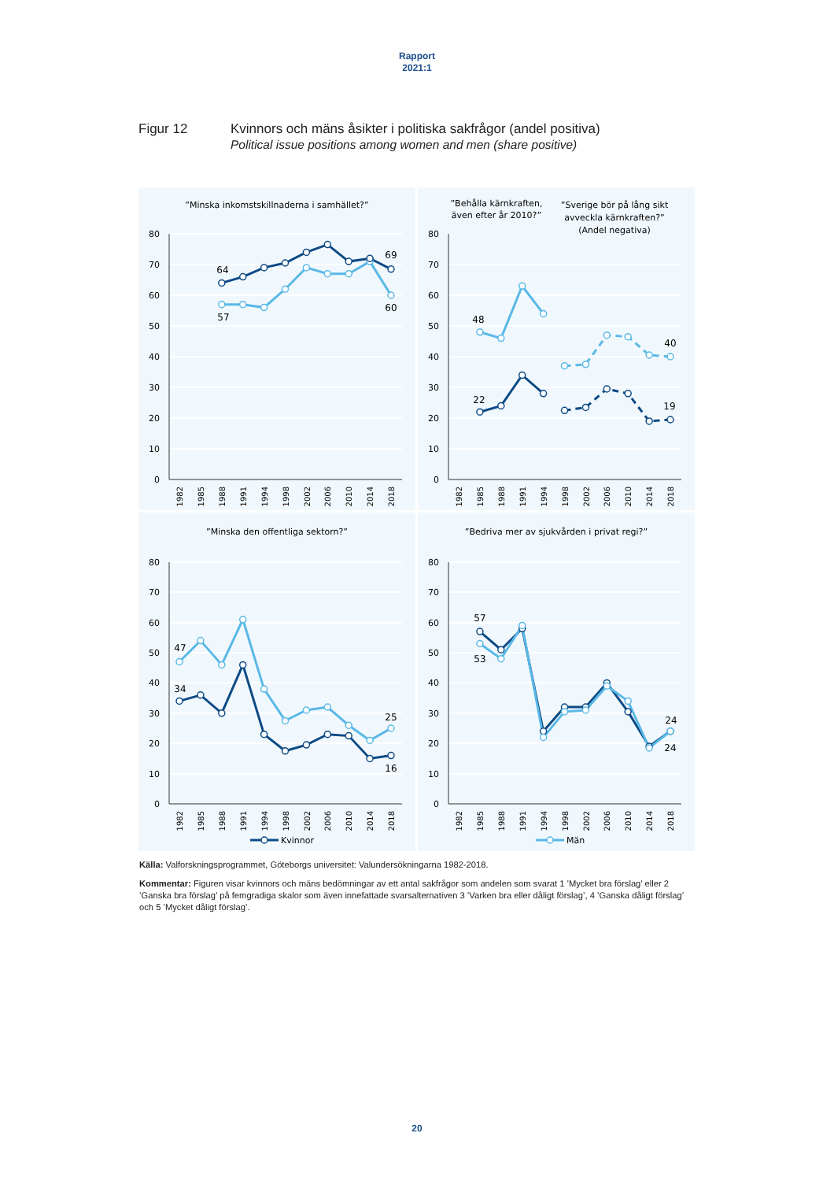Rapport
2021:1
Figur 12 Kvinnors och mäns åsikter i politiska sakfrågor (andel positiva)
Political issue positions among women and men (share positive)
”Minska inkomstskillnaderna i samhället?”
80
70
60
50
40
30
20
10
0
1982
1985
1988
1991
1994
1998
2002
2006
2010
2014
2018
64
57
69
60
”Behålla kärnkraften,
även efter år 2010?”
”Sverige bör på lång sikt
avveckla kärnkraften?”
(Andel negativa)
80
70
60
50
40
30
20
10
0
1982
1985
1988
1991
1994
1998
2002
2006
2010
2014
2018
48
22
40
19
”Minska den offentliga sektorn?”
80
70
60
50
40
30
20
10
0
1982
1985
1988
1991
1994
1998
2002
2006
2010
2014
2018
47
34
25
16
Kvinnor
”Bedriva mer av sjukvården i privat regi?”
80
70
60
50
40
30
20
10
0
1982
1985
1988
1991
1994
1998
2002
2006
2010
2014
2018
57
53
24
24
Män
Källa: Valforskningsprogrammet, Göteborgs universitet: Valundersökningarna 1982-2018.
Kommentar: Figuren visar kvinnors och mäns bedömningar av ett antal sakfrågor som andelen som svarat 1 ’Mycket bra förslag’ eller 2 ’Ganska bra förslag’ på femgradiga skalor som även innefattade svarsalternativen 3 ’Varken bra eller dåligt förslag’, 4 ’Ganska dåligt förslag’ och 5 ’Mycket dåligt förslag’.
20